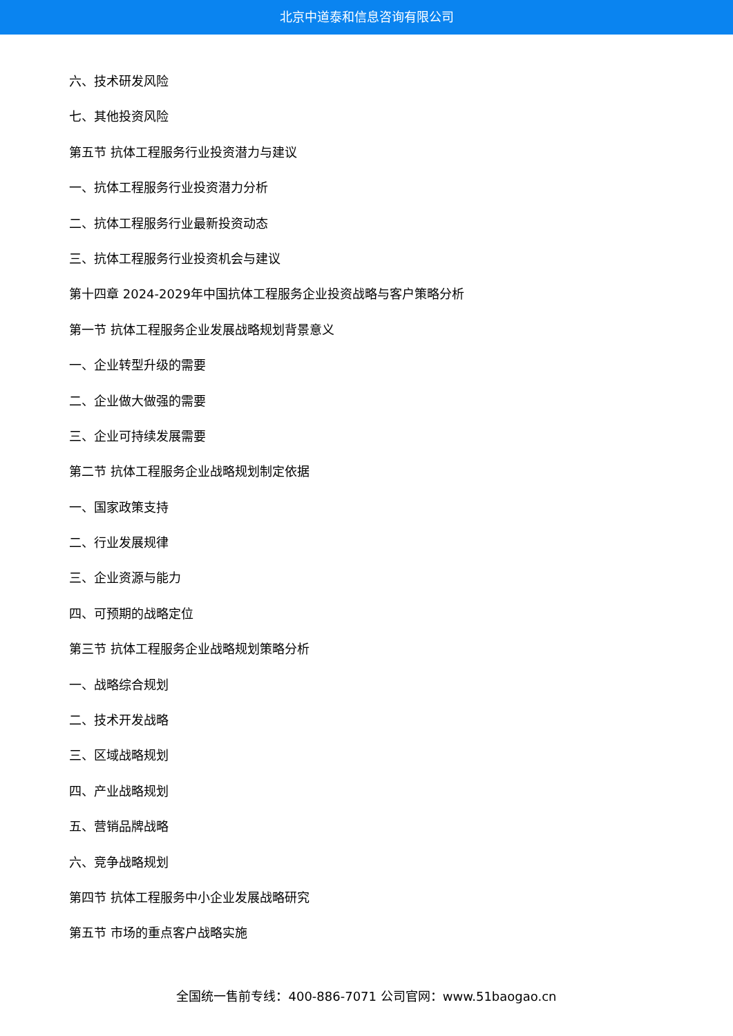北京中道泰和信息咨询有限公司
六、技术研发风险
七、其他投资风险
第五节 抗体工程服务行业投资潜力与建议
一、抗体工程服务行业投资潜力分析
二、抗体工程服务行业最新投资动态
三、抗体工程服务行业投资机会与建议
第十四章 2024-2029年中国抗体工程服务企业投资战略与客户策略分析
第一节 抗体工程服务企业发展战略规划背景意义
一、企业转型升级的需要
二、企业做大做强的需要
三、企业可持续发展需要
第二节 抗体工程服务企业战略规划制定依据
一、国家政策支持
二、行业发展规律
三、企业资源与能力
四、可预期的战略定位
第三节 抗体工程服务企业战略规划策略分析
一、战略综合规划
二、技术开发战略
三、区域战略规划
四、产业战略规划
五、营销品牌战略
六、竞争战略规划
第四节 抗体工程服务中小企业发展战略研究
第五节 市场的重点客户战略实施
全国统一售前专线：400-886-7071 公司官网：www.51baogao.cn